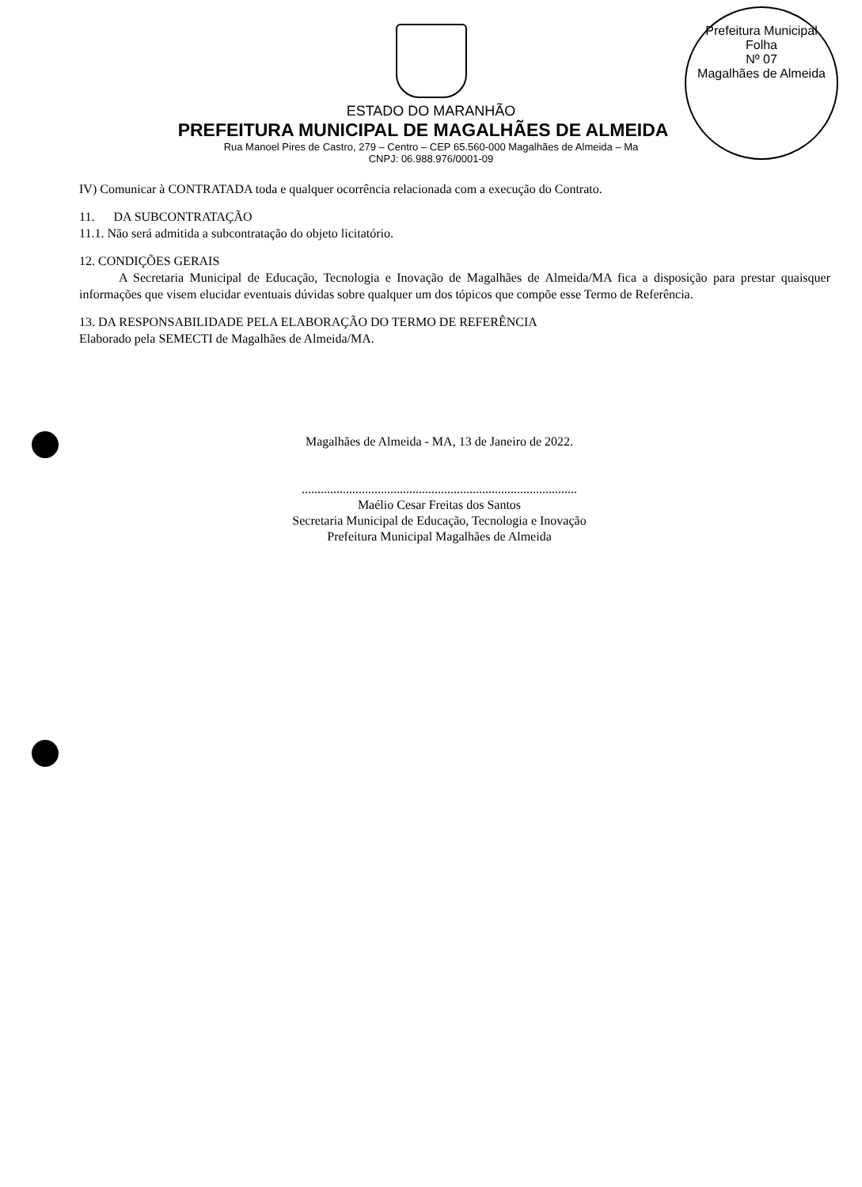Prefeitura Municipal
Folha
Nº 07
Magalhães de Almeida
ESTADO DO MARANHÃO
PREFEITURA MUNICIPAL DE MAGALHÃES DE ALMEIDA
Rua Manoel Pires de Castro, 279 – Centro – CEP 65.560-000 Magalhães de Almeida – Ma
CNPJ: 06.988.976/0001-09
IV) Comunicar à CONTRATADA toda e qualquer ocorrência relacionada com a execução do Contrato.
11. DA SUBCONTRATAÇÃO
11.1. Não será admitida a subcontratação do objeto licitatório.
12. CONDIÇÕES GERAIS
A Secretaria Municipal de Educação, Tecnologia e Inovação de Magalhães de Almeida/MA fica a disposição para prestar quaisquer informações que visem elucidar eventuais dúvidas sobre qualquer um dos tópicos que compõe esse Termo de Referência.
13. DA RESPONSABILIDADE PELA ELABORAÇÃO DO TERMO DE REFERÊNCIA
Elaborado pela SEMECTI de Magalhães de Almeida/MA.
Magalhães de Almeida - MA, 13 de Janeiro de 2022.
.......................................................................................
Maélio Cesar Freitas dos Santos
Secretaria Municipal de Educação, Tecnologia e Inovação
Prefeitura Municipal Magalhães de Almeida